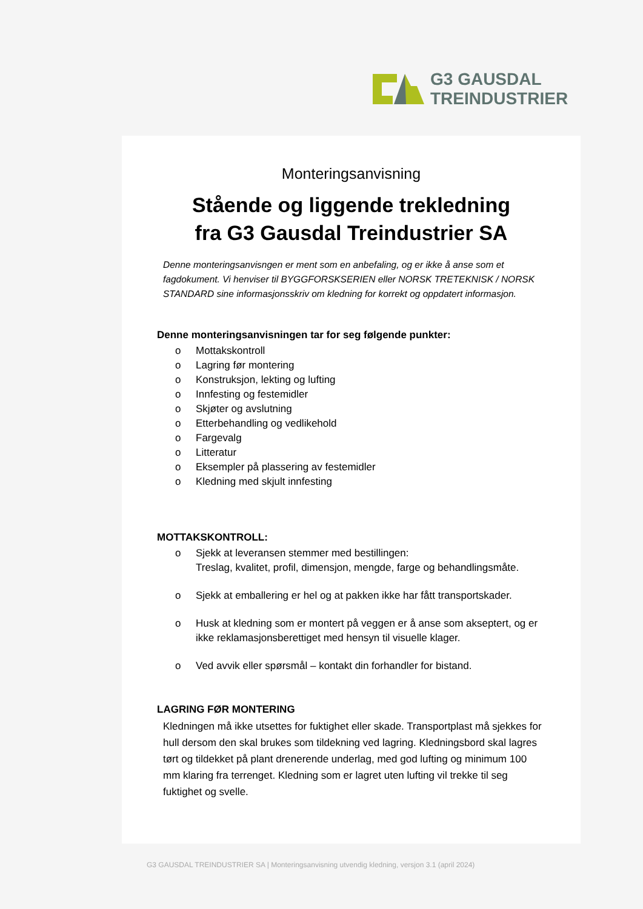G3 GAUSDAL
TREINDUSTRIER
Monteringsanvisning
Stående og liggende trekledning
fra G3 Gausdal Treindustrier SA
Denne monteringsanvisngen er ment som en anbefaling, og er ikke å anse som et fagdokument. Vi henviser til BYGGFORSKSERIEN eller NORSK TRETEKNISK / NORSK STANDARD sine informasjonsskriv om kledning for korrekt og oppdatert informasjon.
Denne monteringsanvisningen tar for seg følgende punkter:
o Mottakskontroll
o Lagring før montering
o Konstruksjon, lekting og lufting
o Innfesting og festemidler
o Skjøter og avslutning
o Etterbehandling og vedlikehold
o Fargevalg
o Litteratur
o Eksempler på plassering av festemidler
o Kledning med skjult innfesting
MOTTAKSKONTROLL:
o Sjekk at leveransen stemmer med bestillingen:
Treslag, kvalitet, profil, dimensjon, mengde, farge og behandlingsmåte.
o Sjekk at emballering er hel og at pakken ikke har fått transportskader.
o Husk at kledning som er montert på veggen er å anse som akseptert, og er ikke reklamasjonsberettiget med hensyn til visuelle klager.
o Ved avvik eller spørsmål – kontakt din forhandler for bistand.
LAGRING FØR MONTERING
Kledningen må ikke utsettes for fuktighet eller skade. Transportplast må sjekkes for hull dersom den skal brukes som tildekning ved lagring. Kledningsbord skal lagres tørt og tildekket på plant drenerende underlag, med god lufting og minimum 100 mm klaring fra terrenget. Kledning som er lagret uten lufting vil trekke til seg fuktighet og svelle.
G3 GAUSDAL TREINDUSTRIER SA | Monteringsanvisning utvendig kledning, versjon 3.1 (april 2024)